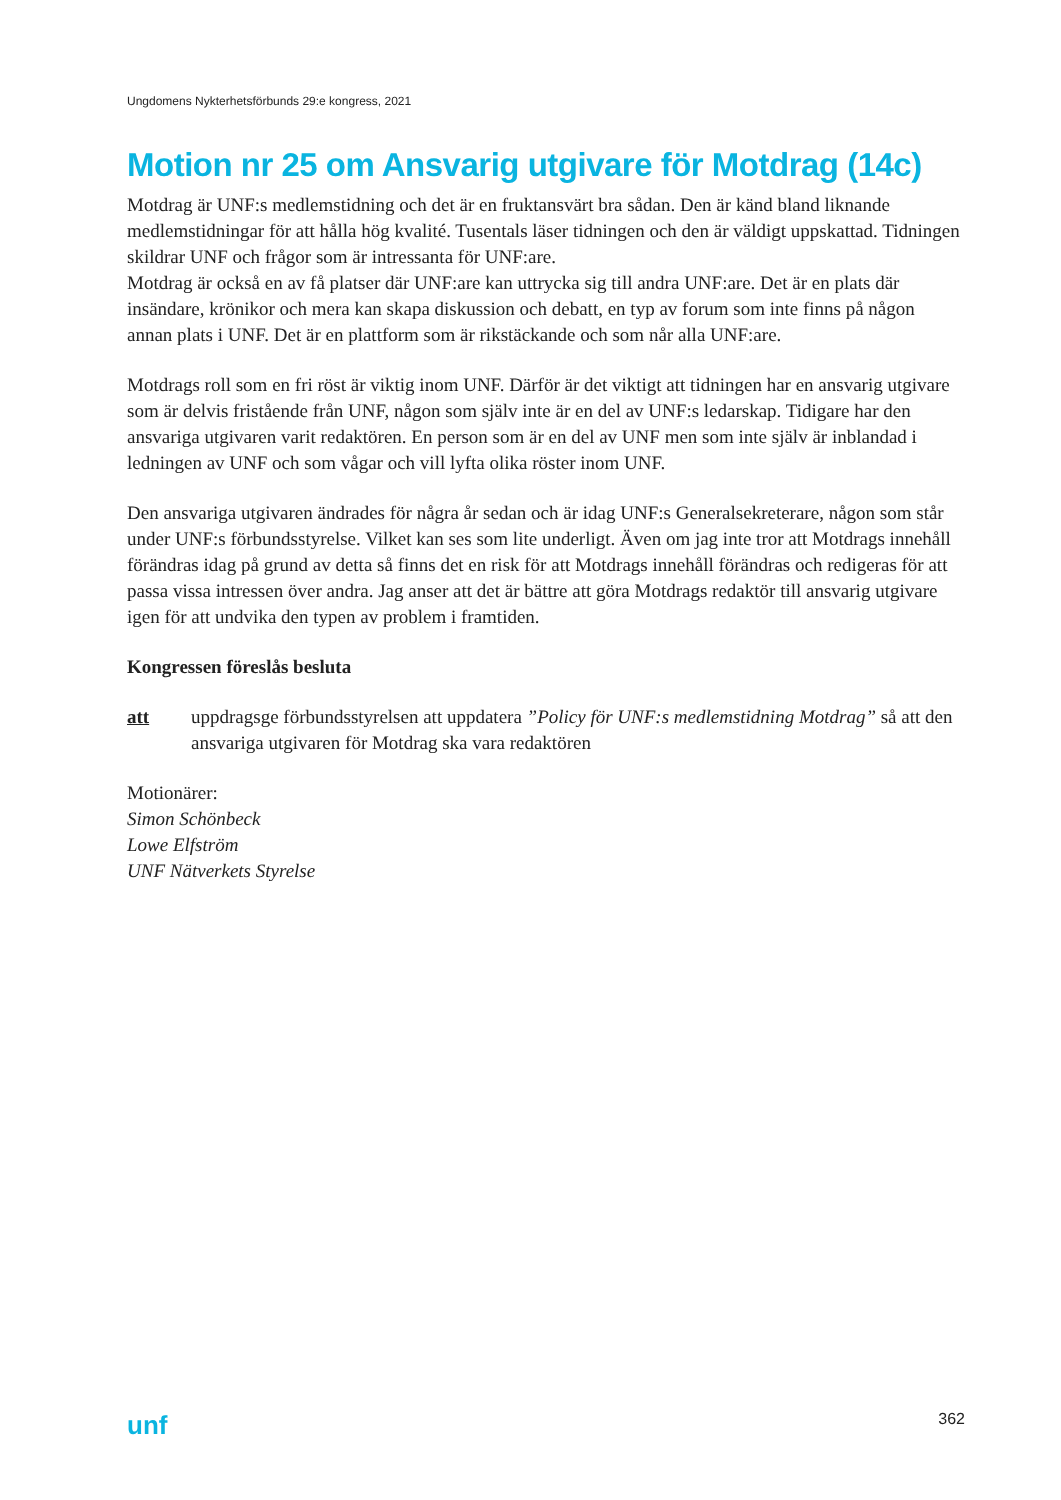Ungdomens Nykterhetsförbunds 29:e kongress, 2021
Motion nr 25 om Ansvarig utgivare för Motdrag (14c)
Motdrag är UNF:s medlemstidning och det är en fruktansvärt bra sådan. Den är känd bland liknande medlemstidningar för att hålla hög kvalité. Tusentals läser tidningen och den är väldigt uppskattad. Tidningen skildrar UNF och frågor som är intressanta för UNF:are.
Motdrag är också en av få platser där UNF:are kan uttrycka sig till andra UNF:are. Det är en plats där insändare, krönikor och mera kan skapa diskussion och debatt, en typ av forum som inte finns på någon annan plats i UNF. Det är en plattform som är rikstäckande och som når alla UNF:are.
Motdrags roll som en fri röst är viktig inom UNF. Därför är det viktigt att tidningen har en ansvarig utgivare som är delvis fristående från UNF, någon som själv inte är en del av UNF:s ledarskap. Tidigare har den ansvariga utgivaren varit redaktören. En person som är en del av UNF men som inte själv är inblandad i ledningen av UNF och som vågar och vill lyfta olika röster inom UNF.
Den ansvariga utgivaren ändrades för några år sedan och är idag UNF:s Generalsekreterare, någon som står under UNF:s förbundsstyrelse. Vilket kan ses som lite underligt. Även om jag inte tror att Motdrags innehåll förändras idag på grund av detta så finns det en risk för att Motdrags innehåll förändras och redigeras för att passa vissa intressen över andra. Jag anser att det är bättre att göra Motdrags redaktör till ansvarig utgivare igen för att undvika den typen av problem i framtiden.
Kongressen föreslås besluta
att uppdragsge förbundsstyrelsen att uppdatera ”Policy för UNF:s medlemstidning Motdrag” så att den ansvariga utgivaren för Motdrag ska vara redaktören
Motionärer:
Simon Schönbeck
Lowe Elfström
UNF Nätverkets Styrelse
unf 362